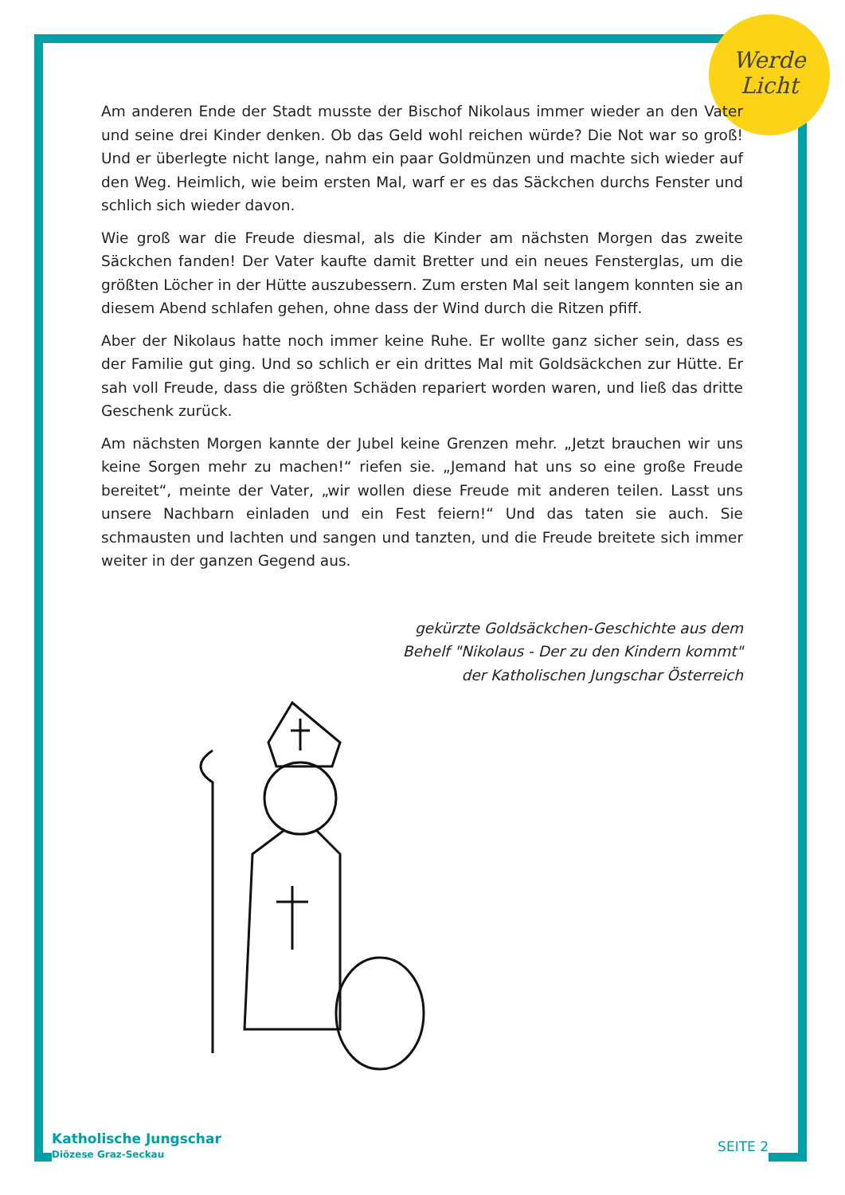Werde
Licht
Am anderen Ende der Stadt musste der Bischof Nikolaus immer wieder an den Vater und seine drei Kinder denken. Ob das Geld wohl reichen würde? Die Not war so groß! Und er überlegte nicht lange, nahm ein paar Goldmünzen und machte sich wieder auf den Weg. Heimlich, wie beim ersten Mal, warf er es das Säckchen durchs Fenster und schlich sich wieder davon.
Wie groß war die Freude diesmal, als die Kinder am nächsten Morgen das zweite Säckchen fanden! Der Vater kaufte damit Bretter und ein neues Fensterglas, um die größten Löcher in der Hütte auszubessern. Zum ersten Mal seit langem konnten sie an diesem Abend schlafen gehen, ohne dass der Wind durch die Ritzen pfiff.
Aber der Nikolaus hatte noch immer keine Ruhe. Er wollte ganz sicher sein, dass es der Familie gut ging. Und so schlich er ein drittes Mal mit Goldsäckchen zur Hütte. Er sah voll Freude, dass die größten Schäden repariert worden waren, und ließ das dritte Geschenk zurück.
Am nächsten Morgen kannte der Jubel keine Grenzen mehr. „Jetzt brauchen wir uns keine Sorgen mehr zu machen!“ riefen sie. „Jemand hat uns so eine große Freude bereitet“, meinte der Vater, „wir wollen diese Freude mit anderen teilen. Lasst uns unsere Nachbarn einladen und ein Fest feiern!“ Und das taten sie auch. Sie schmausten und lachten und sangen und tanzten, und die Freude breitete sich immer weiter in der ganzen Gegend aus.
gekürzte Goldsäckchen-Geschichte aus dem
Behelf "Nikolaus - Der zu den Kindern kommt"
der Katholischen Jungschar Österreich
Katholische Jungschar
Diözese Graz-Seckau
SEITE 2